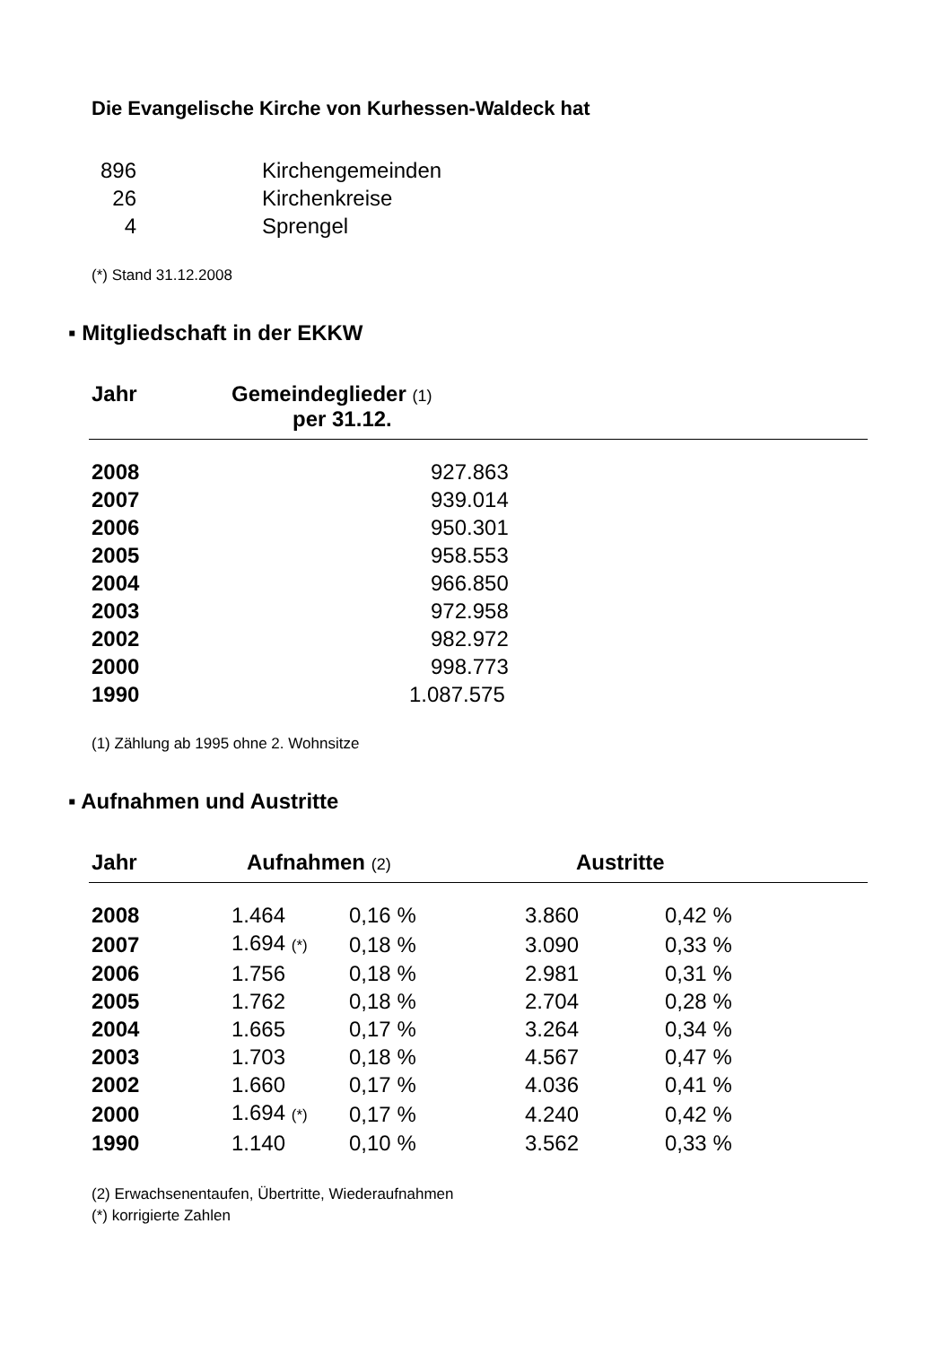Die Evangelische Kirche von Kurhessen-Waldeck hat
| 896 | Kirchengemeinden |
| 26 | Kirchenkreise |
| 4 | Sprengel |
(*) Stand 31.12.2008
▪ Mitgliedschaft in der EKKW
| Jahr | Gemeindeglieder (1) per 31.12. |
| --- | --- |
| 2008 | 927.863 |
| 2007 | 939.014 |
| 2006 | 950.301 |
| 2005 | 958.553 |
| 2004 | 966.850 |
| 2003 | 972.958 |
| 2002 | 982.972 |
| 2000 | 998.773 |
| 1990 | 1.087.575 |
(1) Zählung ab 1995 ohne 2. Wohnsitze
▪ Aufnahmen und Austritte
| Jahr | Aufnahmen (2) | | Austritte | |
| --- | --- | --- | --- | --- |
| 2008 | 1.464 | 0,16 % | 3.860 | 0,42 % |
| 2007 | 1.694 (*) | 0,18 % | 3.090 | 0,33 % |
| 2006 | 1.756 | 0,18 % | 2.981 | 0,31 % |
| 2005 | 1.762 | 0,18 % | 2.704 | 0,28 % |
| 2004 | 1.665 | 0,17 % | 3.264 | 0,34 % |
| 2003 | 1.703 | 0,18 % | 4.567 | 0,47 % |
| 2002 | 1.660 | 0,17 % | 4.036 | 0,41 % |
| 2000 | 1.694 (*) | 0,17 % | 4.240 | 0,42 % |
| 1990 | 1.140 | 0,10 % | 3.562 | 0,33 % |
(2) Erwachsenentaufen, Übertritte, Wiederaufnahmen
(*) korrigierte Zahlen